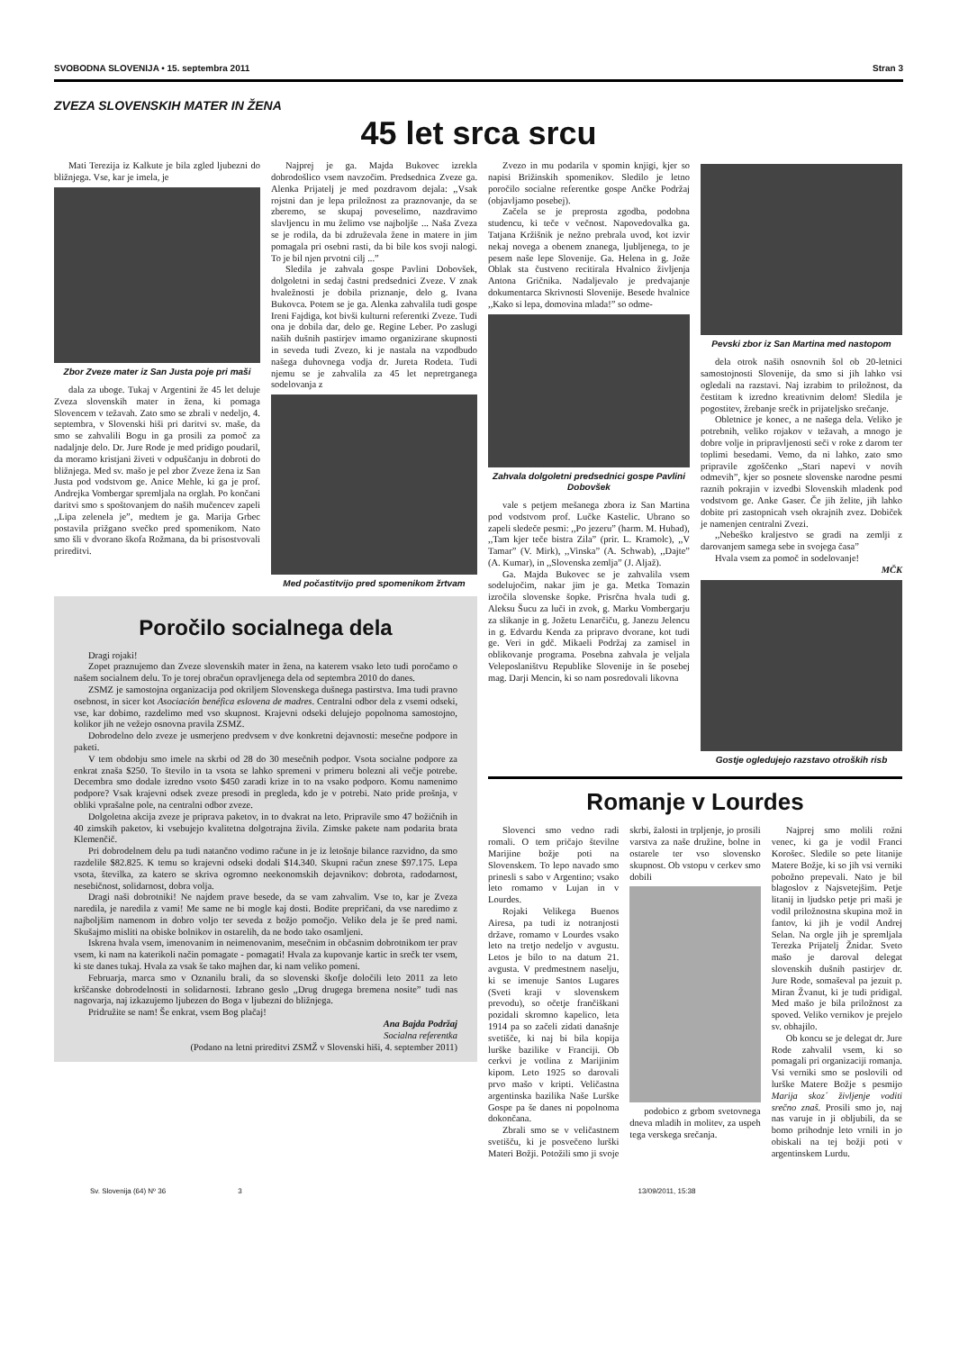SVOBODNA SLOVENIJA • 15. septembra 2011 Stran 3
ZVEZA SLOVENSKIH MATER IN ŽENA
45 let srca srcu
Mati Terezija iz Kalkute je bila zgled ljubezni do bližnjega. Vse, kar je imela, je
Zbor Zveze mater iz San Justa poje pri maši
dala za uboge. Tukaj v Argentini že 45 let deluje Zveza slovenskih mater in žena, ki pomaga Slovencem v težavah. Zato smo se zbrali v nedeljo, 4. septembra, v Slovenski hiši pri daritvi sv. maše, da smo se zahvalili Bogu in ga prosili za pomoč za nadaljnje delo. Dr. Jure Rode je med pridigo poudaril, da moramo kristjani živeti v odpuščanju in dobroti do bližnjega. Med sv. mašo je pel zbor Zveze žena iz San Justa pod vodstvom ge. Anice Mehle, ki ga je prof. Andrejka Vombergar spremljala na orglah. Po končani daritvi smo s spoštovanjem do naših mučencev zapeli ,,Lipa zelenela je”, medtem je ga. Marija Grbec postavila prižgano svečko pred spomenikom. Nato smo šli v dvorano škofa Rožmana, da bi prisostvovali prireditvi.
Najprej je ga. Majda Bukovec izrekla dobrodošlico vsem navzočim. Predsednica Zveze ga. Alenka Prijatelj je med pozdravom dejala: ,,Vsak rojstni dan je lepa priložnost za praznovanje, da se zberemo, se skupaj poveselimo, nazdravimo slavljencu in mu želimo vse najboljše ... Naša Zveza se je rodila, da bi združevala žene in matere in jim pomagala pri osebni rasti, da bi bile kos svoji nalogi. To je bil njen prvotni cilj ...”
Sledila je zahvala gospe Pavlini Dobovšek, dolgoletni in sedaj častni predsednici Zveze. V znak hvaležnosti je dobila priznanje, delo g. Ivana Bukovca. Potem se je ga. Alenka zahvalila tudi gospe Ireni Fajdiga, kot bivši kulturni referentki Zveze. Tudi ona je dobila dar, delo ge. Regine Leber. Po zaslugi naših dušnih pastirjev imamo organizirane skupnosti in seveda tudi Zvezo, ki je nastala na vzpodbudo našega duhovnega vodja dr. Jureta Rodeta. Tudi njemu se je zahvalila za 45 let nepretrganega sodelovanja z
Med počastitvijo pred spomenikom žrtvam
Poročilo socialnega dela
Dragi rojaki!
Zopet praznujemo dan Zveze slovenskih mater in žena, na katerem vsako leto tudi poročamo o našem socialnem delu. To je torej obračun opravljenega dela od septembra 2010 do danes.
ZSMZ je samostojna organizacija pod okriljem Slovenskega dušnega pastirstva. Ima tudi pravno osebnost, in sicer kot Asociación benéfica eslovena de madres. Centralni odbor dela z vsemi odseki, vse, kar dobimo, razdelimo med vso skupnost. Krajevni odseki delujejo popolnoma samostojno, kolikor jih ne vežejo osnovna pravila ZSMZ.
Dobrodelno delo zveze je usmerjeno predvsem v dve konkretni dejavnosti: mesečne podpore in paketi.
V tem obdobju smo imele na skrbi od 28 do 30 mesečnih podpor. Vsota socialne podpore za enkrat znaša $250. To število in ta vsota se lahko spremeni v primeru bolezni ali večje potrebe. Decembra smo dodale izredno vsoto $450 zaradi krize in to na vsako podporo. Komu namenimo podpore? Vsak krajevni odsek zveze presodi in pregleda, kdo je v potrebi. Nato pride prošnja, v obliki vprašalne pole, na centralni odbor zveze.
Dolgoletna akcija zveze je priprava paketov, in to dvakrat na leto. Pripravile smo 47 božičnih in 40 zimskih paketov, ki vsebujejo kvalitetna dolgotrajna živila. Zimske pakete nam podarita brata Klemenčič.
Pri dobrodelnem delu pa tudi natančno vodimo račune in je iz letošnje bilance razvidno, da smo razdelile $82.825. K temu so krajevni odseki dodali $14.340. Skupni račun znese $97.175. Lepa vsota, številka, za katero se skriva ogromno neekonomskih dejavnikov: dobrota, radodarnost, nesebičnost, solidarnost, dobra volja.
Dragi naši dobrotniki! Ne najdem prave besede, da se vam zahvalim. Vse to, kar je Zveza naredila, je naredila z vami! Me same ne bi mogle kaj dosti. Bodite prepričani, da vse naredimo z najboljšim namenom in dobro voljo ter seveda z božjo pomočjo. Veliko dela je še pred nami. Skušajmo misliti na obiske bolnikov in ostarelih, da ne bodo tako osamljeni.
Iskrena hvala vsem, imenovanim in neimenovanim, mesečnim in občasnim dobrotnikom ter prav vsem, ki nam na katerikoli način pomagate - pomagati! Hvala za kupovanje kartic in srečk ter vsem, ki ste danes tukaj. Hvala za vsak še tako majhen dar, ki nam veliko pomeni.
Februarja, marca smo v Oznanilu brali, da so slovenski škofje določili leto 2011 za leto krščanske dobrodelnosti in solidarnosti. Izbrano geslo ,,Drug drugega bremena nosite” tudi nas nagovarja, naj izkazujemo ljubezen do Boga v ljubezni do bližnjega.
Pridružite se nam! Še enkrat, vsem Bog plačaj!
Ana Bajda Podržaj
Socialna referentka
(Podano na letni prireditvi ZSMŽ v Slovenski hiši, 4. september 2011)
Zvezo in mu podarila v spomin knjigi, kjer so napisi Brižinskih spomenikov. Sledilo je letno poročilo socialne referentke gospe Ančke Podržaj (objavljamo posebej).
Začela se je preprosta zgodba, podobna studencu, ki teče v večnost. Napovedovalka ga. Tatjana Kržišnik je nežno prebrala uvod, kot izvir nekaj novega a obenem znanega, ljubljenega, to je pesem naše lepe Slovenije. Ga. Helena in g. Jože Oblak sta čustveno recitirala Hvalnico življenja Antona Gričnika. Nadaljevalo je predvajanje dokumentarca Skrivnosti Slovenije. Besede hvalnice ,,Kako si lepa, domovina mlada!” so odme-
Zahvala dolgoletni predsednici gospe Pavlini Dobovšek
vale s petjem mešanega zbora iz San Martina pod vodstvom prof. Lučke Kastelic. Ubrano so zapeli sledeče pesmi: ,,Po jezeru” (harm. M. Hubad), ,,Tam kjer teče bistra Zila” (prir. L. Kramolc), ,,V Tamar” (V. Mirk), ,,Vinska” (A. Schwab), ,,Dajte” (A. Kumar), in ,,Slovenska zemlja” (J. Aljaž).
Ga. Majda Bukovec se je zahvalila vsem sodelujočim, nakar jim je ga. Metka Tomazin izročila slovenske šopke. Prisrčna hvala tudi g. Aleksu Šucu za luči in zvok, g. Marku Vombergarju za slikanje in g. Jožetu Lenarčiču, g. Janezu Jelencu in g. Edvardu Kenda za pripravo dvorane, kot tudi ge. Veri in gdč. Mikaeli Podržaj za zamisel in oblikovanje programa. Posebna zahvala je veljala Veleposlaništvu Republike Slovenije in še posebej mag. Darji Mencin, ki so nam posredovali likovna
Pevski zbor iz San Martina med nastopom
dela otrok naših osnovnih šol ob 20-letnici samostojnosti Slovenije, da smo si jih lahko vsi ogledali na razstavi. Naj izrabim to priložnost, da čestitam k izredno kreativnim delom! Sledila je pogostitev, žrebanje srečk in prijateljsko srečanje.
Obletnice je konec, a ne našega dela. Veliko je potrebnih, veliko rojakov v težavah, a mnogo je dobre volje in pripravljenosti seči v roke z darom ter toplimi besedami. Vemo, da ni lahko, zato smo pripravile zgoščenko ,,Stari napevi v novih odmevih”, kjer so posnete slovenske narodne pesmi raznih pokrajin v izvedbi Slovenskih mladenk pod vodstvom ge. Anke Gaser. Če jih želite, jih lahko dobite pri zastopnicah vseh okrajnih zvez. Dobiček je namenjen centralni Zvezi.
,,Nebeško kraljestvo se gradi na zemlji z darovanjem samega sebe in svojega časa”
Hvala vsem za pomoč in sodelovanje!
MČK
Gostje ogledujejo razstavo otroških risb
Romanje v Lourdes
Slovenci smo vedno radi romali. O tem pričajo številne Marijine božje poti na Slovenskem. To lepo navado smo prinesli s sabo v Argentino; vsako leto romamo v Lujan in v Lourdes.
Rojaki Velikega Buenos Airesa, pa tudi iz notranjosti države, romamo v Lourdes vsako leto na tretjo nedeljo v avgustu. Letos je bilo to na datum 21. avgusta. V predmestnem naselju, ki se imenuje Santos Lugares (Sveti kraji v slovenskem prevodu), so očetje frančiškani pozidali skromno kapelico, leta 1914 pa so začeli zidati današnje svetišče, ki naj bi bila kopija lurške bazilike v Franciji. Ob cerkvi je votlina z Marijinim kipom. Leto 1925 so darovali prvo mašo v kripti. Veličastna argentinska bazilika Naše Lurške Gospe pa še danes ni popolnoma dokončana.
Zbrali smo se v veličastnem svetišču, ki je posvečeno lurški Materi Božji. Potožili smo ji svoje skrbi, žalosti in trpljenje, jo prosili varstva za naše družine, bolne in ostarele ter vso slovensko skupnost. Ob vstopu v cerkev smo dobili
podobico z grbom svetovnega dneva mladih in molitev, za uspeh tega verskega srečanja.
Najprej smo molili rožni venec, ki ga je vodil Franci Korošec. Sledile so pete litanije Matere Božje, ki so jih vsi verniki pobožno prepevali. Nato je bil blagoslov z Najsvetejšim. Petje litanij in ljudsko petje pri maši je vodil priložnostna skupina mož in fantov, ki jih je vodil Andrej Selan. Na orgle jih je spremljala Terezka Prijatelj Žnidar. Sveto mašo je daroval delegat slovenskih dušnih pastirjev dr. Jure Rode, somaševal pa jezuit p. Miran Žvanut, ki je tudi pridigal. Med mašo je bila priložnost za spoved. Veliko vernikov je prejelo sv. obhajilo.
Ob koncu se je delegat dr. Jure Rode zahvalil vsem, ki so pomagali pri organizaciji romanja. Vsi verniki smo se poslovili od lurške Matere Božje s pesmijo Marija skoz´ življenje voditi srečno znaš. Prosili smo jo, naj nas varuje in ji obljubili, da se bomo prihodnje leto vrnili in jo obiskali na tej božji poti v argentinskem Lurdu.
Sv. Slovenija (64) Nº 36 3 13/09/2011, 15:38